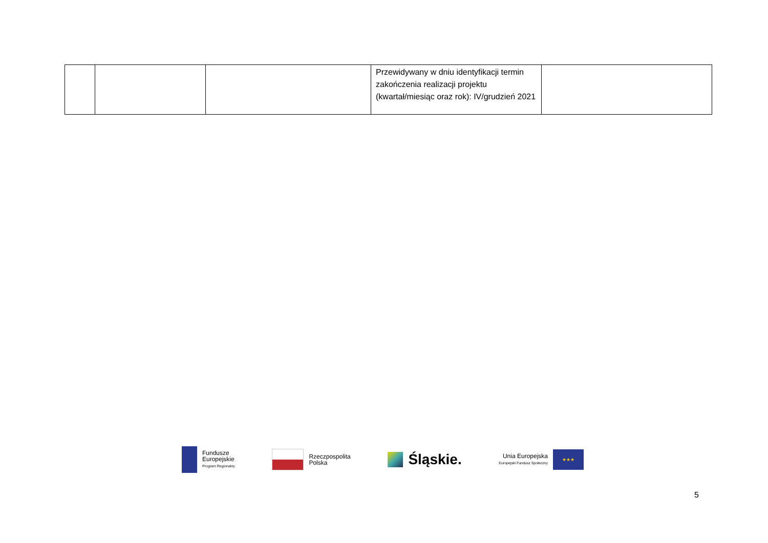| | | | Przewidywany w dniu identyfikacji termin zakończenia realizacji projektu (kwartał/miesiąc oraz rok): IV/grudzień 2021 | |
Fundusze
Europejskie
Program Regionalny
Rzeczpospolita
Polska
Śląskie.
Unia Europejska
Europejski Fundusz Społeczny
★★★
5